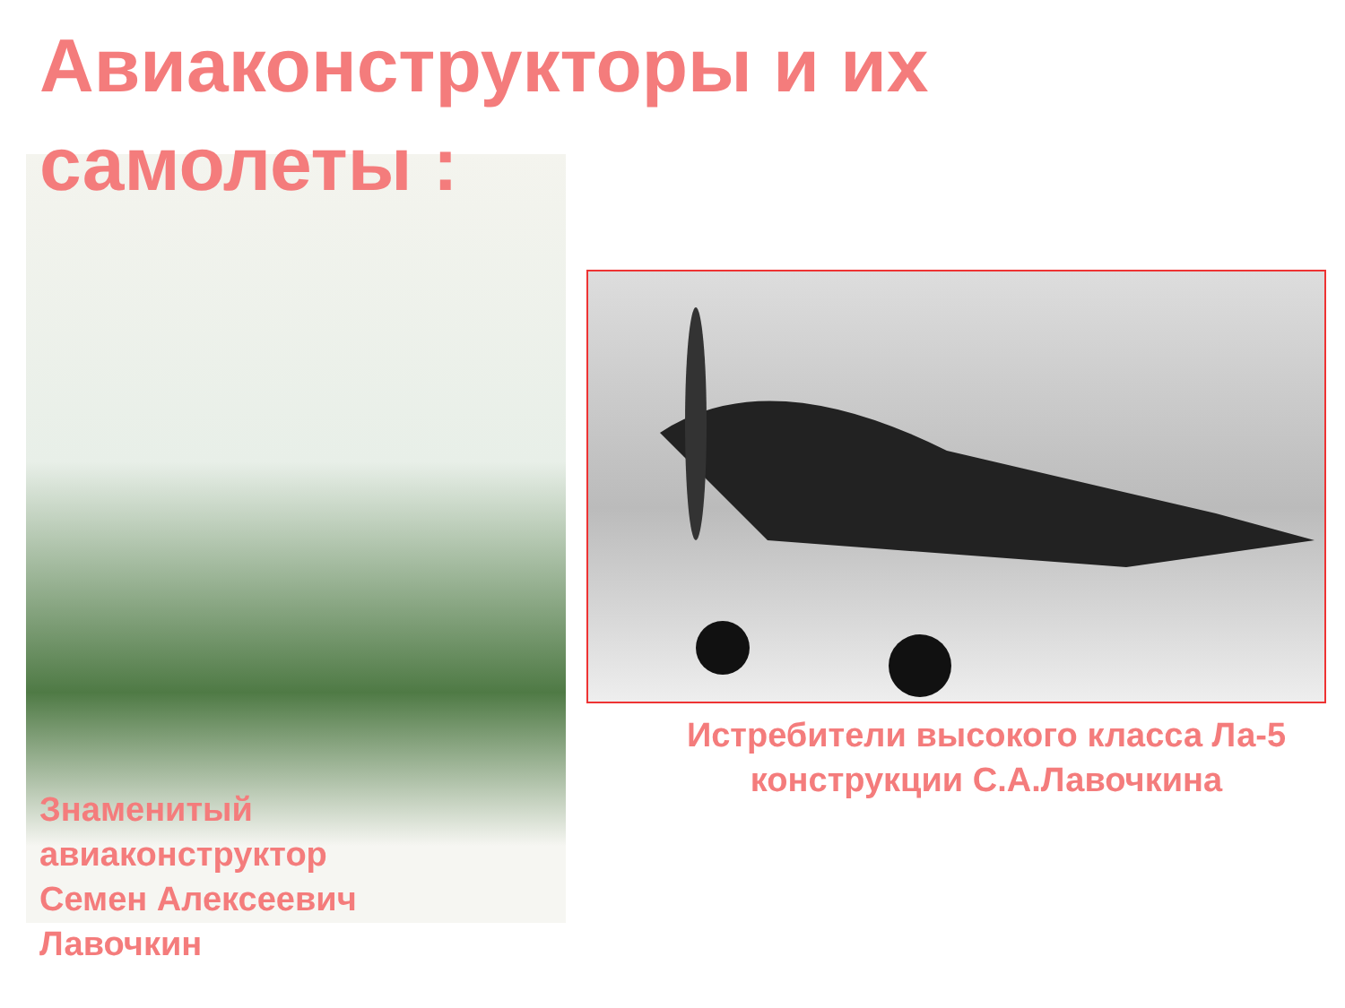Авиаконструкторы и их самолеты :
Знаменитый
авиаконструктор
Семен Алексеевич
Лавочкин
Истребители высокого класса Ла-5
конструкции С.А.Лавочкина